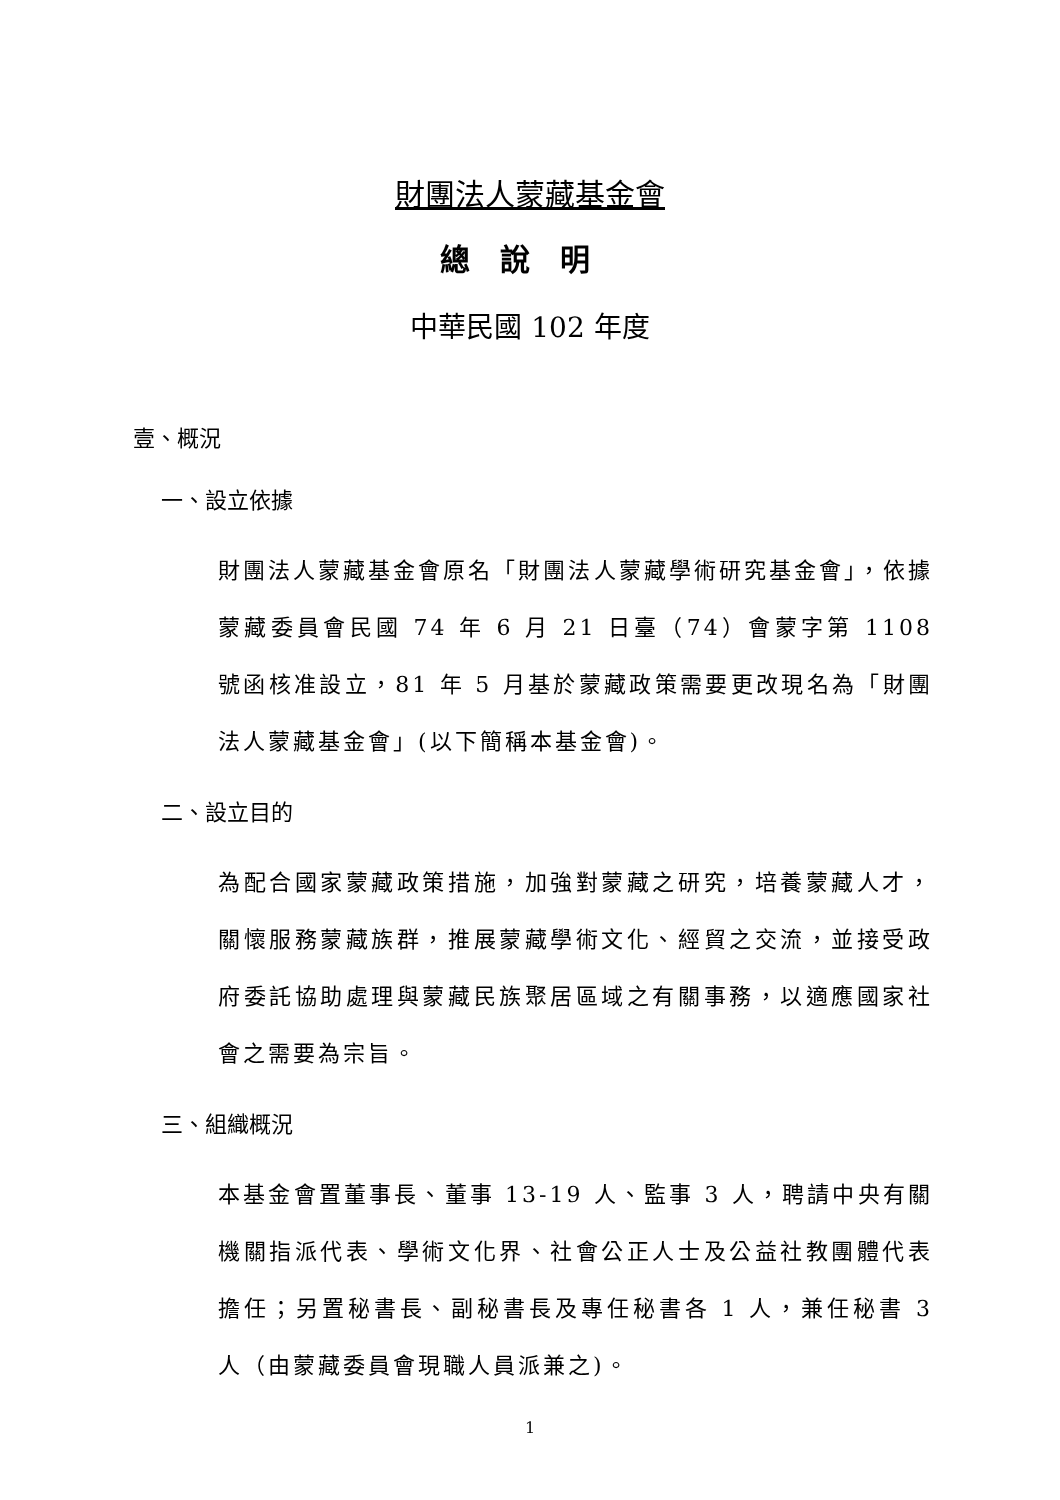財團法人蒙藏基金會
總說明
中華民國 102 年度
壹、概況
一、設立依據
財團法人蒙藏基金會原名「財團法人蒙藏學術研究基金會」，依據蒙藏委員會民國 74 年 6 月 21 日臺（74）會蒙字第 1108 號函核准設立，81 年 5 月基於蒙藏政策需要更改現名為「財團法人蒙藏基金會」(以下簡稱本基金會)。
二、設立目的
為配合國家蒙藏政策措施，加強對蒙藏之研究，培養蒙藏人才，關懷服務蒙藏族群，推展蒙藏學術文化、經貿之交流，並接受政府委託協助處理與蒙藏民族聚居區域之有關事務，以適應國家社會之需要為宗旨。
三、組織概況
本基金會置董事長、董事 13-19 人、監事 3 人，聘請中央有關機關指派代表、學術文化界、社會公正人士及公益社教團體代表擔任；另置秘書長、副秘書長及專任秘書各 1 人，兼任秘書 3 人（由蒙藏委員會現職人員派兼之)。
1